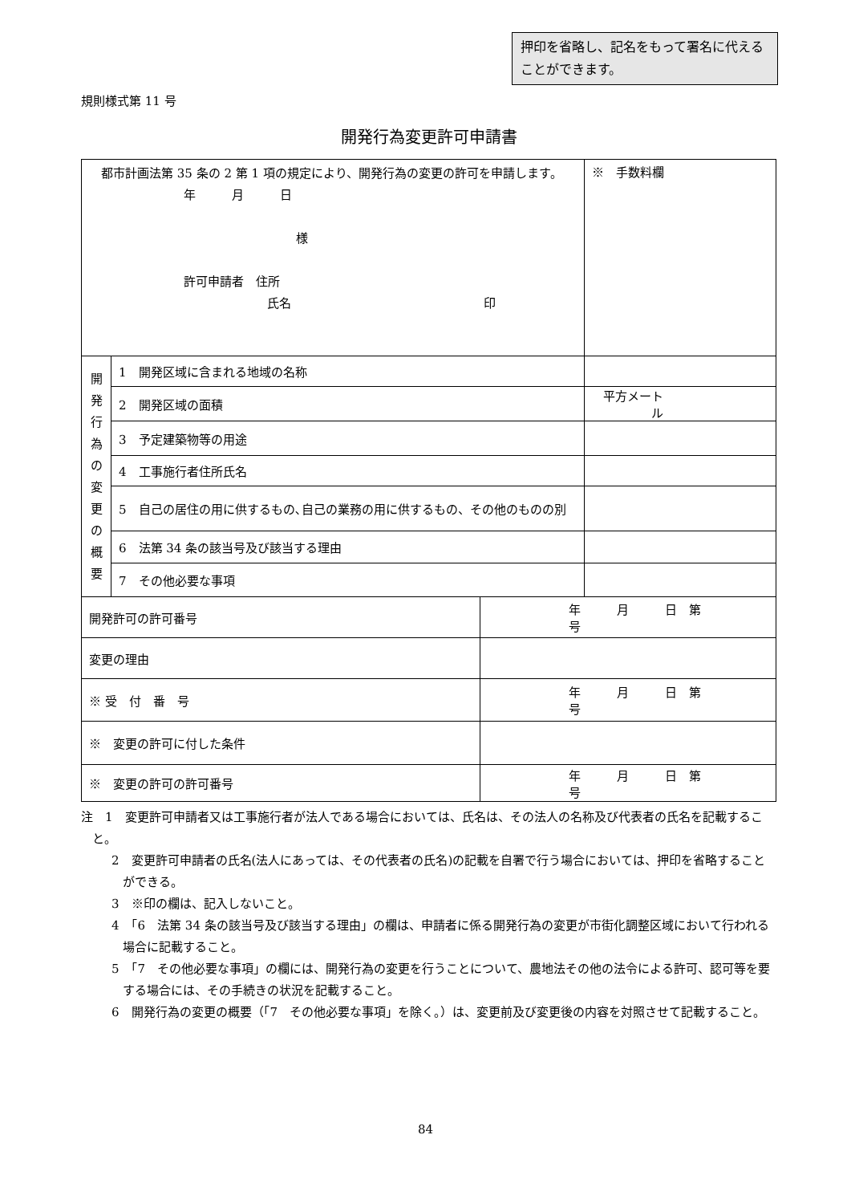押印を省略し、記名をもって署名に代えることができます。
規則様式第 11 号
開発行為変更許可申請書
| 都市計画法第 35 条の 2 第 1 項の規定により、開発行為の変更の許可を申請します。 年 月 日 様 許可申請者 住所 氏名 印 | | | ※ 手数料欄 |
| 開 発 行 為 の 変 更 の 概 要 | 1 開発区域に含まれる地域の名称 | | |
| | 2 開発区域の面積 | | 平方メートル |
| | 3 予定建築物等の用途 | | |
| | 4 工事施行者住所氏名 | | |
| | 5 自己の居住の用に供するもの､自己の業務の用に供するもの、その他のものの別 | | |
| | 6 法第 34 条の該当号及び該当する理由 | | |
| | 7 その他必要な事項 | | |
| 開発許可の許可番号 | | 年 月 日 第 号 | |
| 変更の理由 | | | |
| ※ 受 付 番 号 | | 年 月 日 第 号 | |
| ※ 変更の許可に付した条件 | | | |
| ※ 変更の許可の許可番号 | | 年 月 日 第 号 | |
注　1　変更許可申請者又は工事施行者が法人である場合においては、氏名は、その法人の名称及び代表者の氏名を記載すること。
2　変更許可申請者の氏名(法人にあっては、その代表者の氏名)の記載を自署で行う場合においては、押印を省略することができる。
3　※印の欄は、記入しないこと。
4　「6　法第 34 条の該当号及び該当する理由」の欄は、申請者に係る開発行為の変更が市街化調整区域において行われる場合に記載すること。
5　「7　その他必要な事項」の欄には、開発行為の変更を行うことについて、農地法その他の法令による許可、認可等を要する場合には、その手続きの状況を記載すること。
6　開発行為の変更の概要（「7　その他必要な事項」を除く。）は、変更前及び変更後の内容を対照させて記載すること。
84